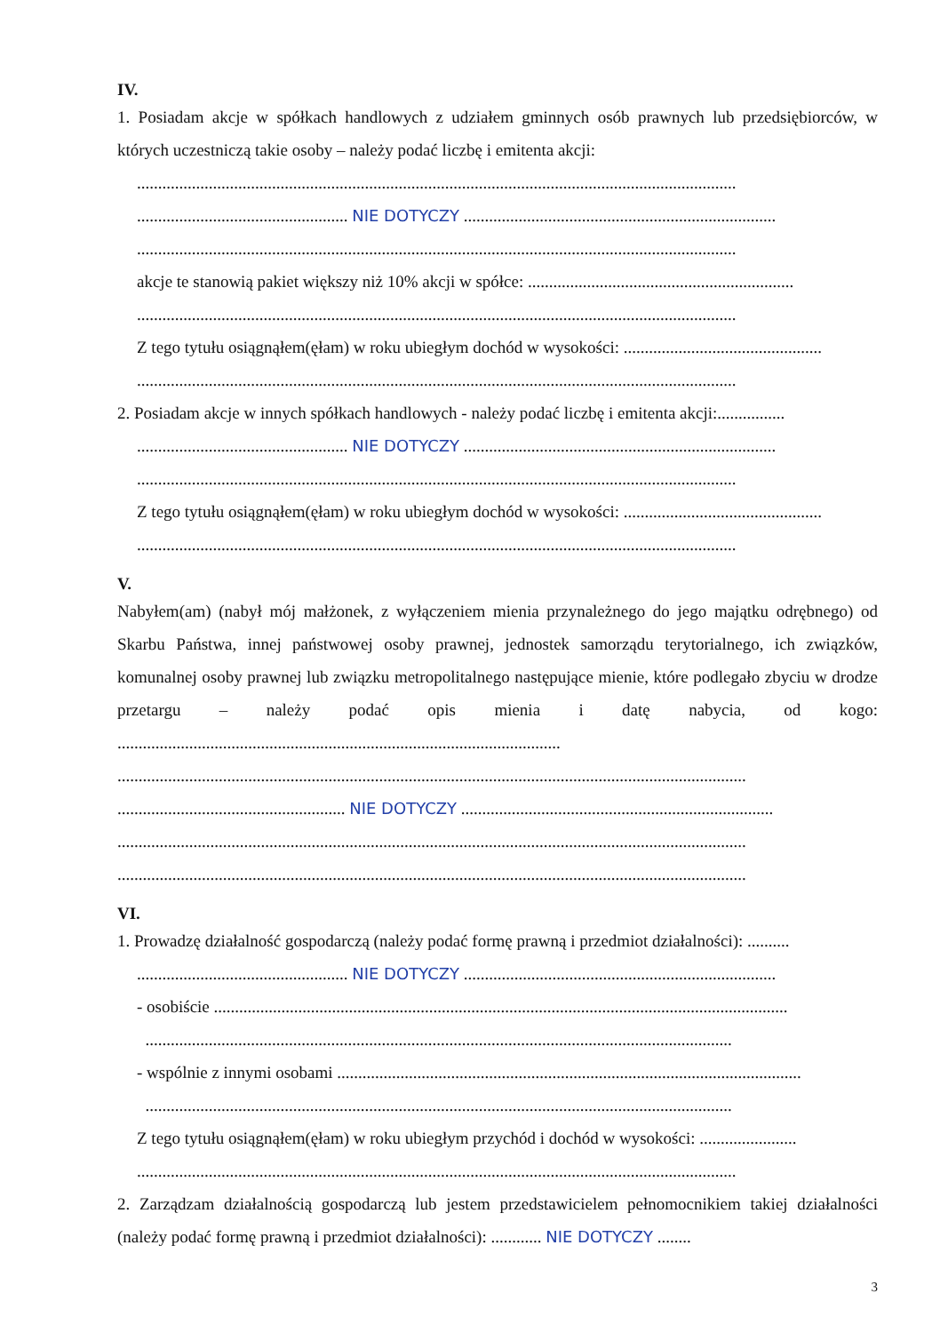IV.
1. Posiadam akcje w spółkach handlowych z udziałem gminnych osób prawnych lub przedsiębiorców, w których uczestniczą takie osoby – należy podać liczbę i emitenta akcji:
..............................................................................................................................................
.................................................. NIE DOTYCZY ..........................................................................
..............................................................................................................................................
akcje te stanowią pakiet większy niż 10% akcji w spółce: ...............................................................
..............................................................................................................................................
Z tego tytułu osiągnąłem(ęłam) w roku ubiegłym dochód w wysokości: ...............................................
..............................................................................................................................................
2. Posiadam akcje w innych spółkach handlowych - należy podać liczbę i emitenta akcji:................
.................................................. NIE DOTYCZY ..........................................................................
..............................................................................................................................................
Z tego tytułu osiągnąłem(ęłam) w roku ubiegłym dochód w wysokości: ...............................................
..............................................................................................................................................
V.
Nabyłem(am) (nabył mój małżonek, z wyłączeniem mienia przynależnego do jego majątku odrębnego) od Skarbu Państwa, innej państwowej osoby prawnej, jednostek samorządu terytorialnego, ich związków, komunalnej osoby prawnej lub związku metropolitalnego następujące mienie, które podlegało zbyciu w drodze przetargu – należy podać opis mienia i datę nabycia, od kogo: .........................................................................................................
.....................................................................................................................................................
...................................................... NIE DOTYCZY ..........................................................................
.....................................................................................................................................................
.....................................................................................................................................................
VI.
1. Prowadzę działalność gospodarczą (należy podać formę prawną i przedmiot działalności): ..........
.................................................. NIE DOTYCZY ..........................................................................
- osobiście ........................................................................................................................................
...........................................................................................................................................
- wspólnie z innymi osobami ..............................................................................................................
...........................................................................................................................................
Z tego tytułu osiągnąłem(ęłam) w roku ubiegłym przychód i dochód w wysokości: .......................
..............................................................................................................................................
2. Zarządzam działalnością gospodarczą lub jestem przedstawicielem pełnomocnikiem takiej działalności (należy podać formę prawną i przedmiot działalności): ............ NIE DOTYCZY ........
3